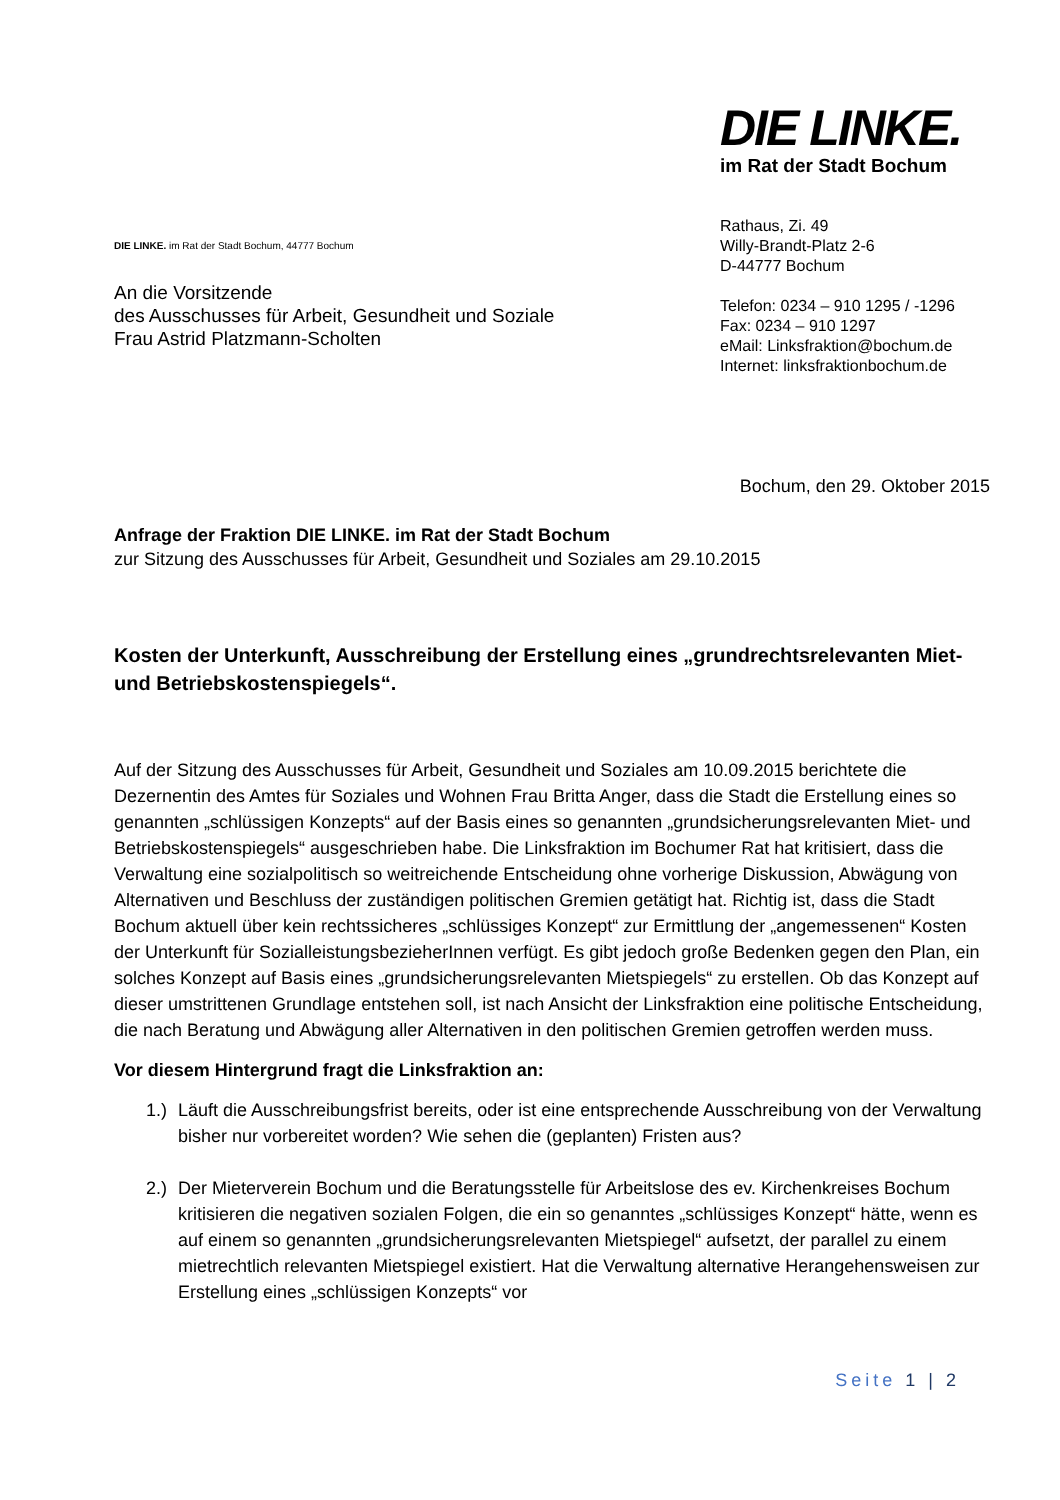DIE LINKE. im Rat der Stadt Bochum, 44777 Bochum
An die Vorsitzende
des Ausschusses für Arbeit, Gesundheit und Soziale
Frau Astrid Platzmann-Scholten
DIE LINKE.
im Rat der Stadt Bochum
Rathaus, Zi. 49
Willy-Brandt-Platz 2-6
D-44777 Bochum
Telefon: 0234 – 910 1295 / -1296
Fax: 0234 – 910 1297
eMail: Linksfraktion@bochum.de
Internet: linksfraktionbochum.de
Bochum, den 29. Oktober 2015
Anfrage der Fraktion DIE LINKE. im Rat der Stadt Bochum
zur Sitzung des Ausschusses für Arbeit, Gesundheit und Soziales am 29.10.2015
Kosten der Unterkunft, Ausschreibung der Erstellung eines „grundrechtsrelevanten Miet- und Betriebskostenspiegels“.
Auf der Sitzung des Ausschusses für Arbeit, Gesundheit und Soziales am 10.09.2015 berichtete die Dezernentin des Amtes für Soziales und Wohnen Frau Britta Anger, dass die Stadt die Erstellung eines so genannten „schlüssigen Konzepts“ auf der Basis eines so genannten „grundsicherungsrelevanten Miet- und Betriebskostenspiegels“ ausgeschrieben habe. Die Linksfraktion im Bochumer Rat hat kritisiert, dass die Verwaltung eine sozialpolitisch so weitreichende Entscheidung ohne vorherige Diskussion, Abwägung von Alternativen und Beschluss der zuständigen politischen Gremien getätigt hat. Richtig ist, dass die Stadt Bochum aktuell über kein rechtssicheres „schlüssiges Konzept“ zur Ermittlung der „angemessenen“ Kosten der Unterkunft für SozialleistungsbezieherInnen verfügt. Es gibt jedoch große Bedenken gegen den Plan, ein solches Konzept auf Basis eines „grundsicherungsrelevanten Mietspiegels“ zu erstellen. Ob das Konzept auf dieser umstrittenen Grundlage entstehen soll, ist nach Ansicht der Linksfraktion eine politische Entscheidung, die nach Beratung und Abwägung aller Alternativen in den politischen Gremien getroffen werden muss.
Vor diesem Hintergrund fragt die Linksfraktion an:
1.)
Läuft die Ausschreibungsfrist bereits, oder ist eine entsprechende Ausschreibung von der Verwaltung bisher nur vorbereitet worden? Wie sehen die (geplanten) Fristen aus?
2.)
Der Mieterverein Bochum und die Beratungsstelle für Arbeitslose des ev. Kirchenkreises Bochum kritisieren die negativen sozialen Folgen, die ein so genanntes „schlüssiges Konzept“ hätte, wenn es auf einem so genannten „grundsicherungsrelevanten Mietspiegel“ aufsetzt, der parallel zu einem mietrechtlich relevanten Mietspiegel existiert. Hat die Verwaltung alternative Herangehensweisen zur Erstellung eines „schlüssigen Konzepts“ vor
Seite 1 | 2